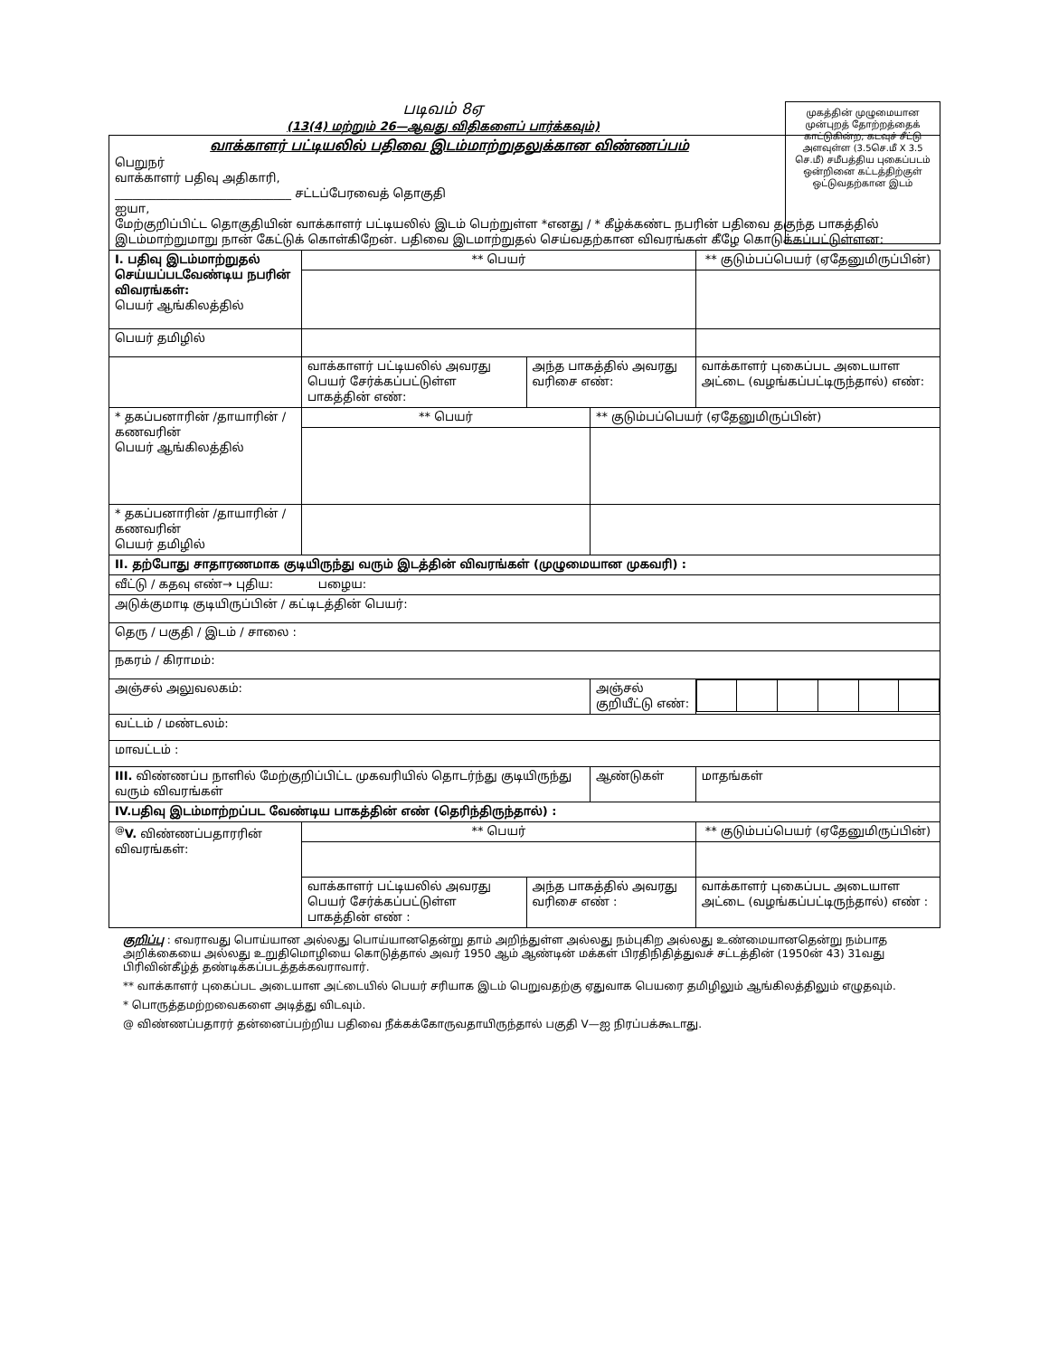முகத்தின் முழுமையான முன்புறத் தோற்றத்தைக் காட்டுகின்ற, கடவுச் சீட்டு அளவுள்ள (3.5செ.மீ X 3.5 செ.மீ) சமீபத்திய புகைப்படம் ஒன்றினை கட்டத்திற்குள் ஒட்டுவதற்கான இடம்
படிவம் 8ஏ
(13(4) மற்றும் 26—ஆவது விதிகளைப் பார்க்கவும்)
| வாக்காளர் பட்டியலில் பதிவை இடம்மாற்றுதலுக்கான விண்ணப்பம் பெறுநர் வாக்காளர் பதிவு அதிகாரி, ______________________________ சட்டப்பேரவைத் தொகுதி ஐயா, மேற்குறிப்பிட்ட தொகுதியின் வாக்காளர் பட்டியலில் இடம் பெற்றுள்ள *எனது / * கீழ்க்கண்ட நபரின் பதிவை தகுந்த பாகத்தில் இடம்மாற்றுமாறு நான் கேட்டுக் கொள்கிறேன். பதிவை இடமாற்றுதல் செய்வதற்கான விவரங்கள் கீழே கொடுக்கப்பட்டுள்ளன: | | | | | |
| I. பதிவு இடம்மாற்றுதல் செய்யப்படவேண்டிய நபரின் விவரங்கள்: பெயர் ஆங்கிலத்தில் | ** பெயர் | | | ** குடும்பப்பெயர் (ஏதேனுமிருப்பின்) | |
| பெயர் தமிழில் | | | | | |
| | வாக்காளர் பட்டியலில் அவரது பெயர் சேர்க்கப்பட்டுள்ள பாகத்தின் எண்: | அந்த பாகத்தில் அவரது வரிசை எண்: | | வாக்காளர் புகைப்பட அடையாள அட்டை (வழங்கப்பட்டிருந்தால்) எண்: | |
| * தகப்பனாரின் /தாயாரின் / கணவரின் பெயர் ஆங்கிலத்தில் | ** பெயர் | | ** குடும்பப்பெயர் (ஏதேனுமிருப்பின்) | | |
| * தகப்பனாரின் /தாயாரின் / கணவரின் பெயர் தமிழில் | | | | | |
| II. தற்போது சாதாரணமாக குடியிருந்து வரும் இடத்தின் விவரங்கள் (முழுமையான முகவரி) : | | | | | |
| வீட்டு / கதவு எண்→ புதிய: பழைய: | | | | | |
| அடுக்குமாடி குடியிருப்பின் / கட்டிடத்தின் பெயர்: | | | | | |
| தெரு / பகுதி / இடம் / சாலை : | | | | | |
| நகரம் / கிராமம்: | | | | | |
| அஞ்சல் அலுவலகம்: | | | அஞ்சல் குறியீட்டு எண்: | | |
| வட்டம் / மண்டலம்: | | | | | |
| மாவட்டம் : | | | | | |
| III. விண்ணப்ப நாளில் மேற்குறிப்பிட்ட முகவரியில் தொடர்ந்து குடியிருந்து வரும் விவரங்கள் | | | ஆண்டுகள் | | மாதங்கள் |
| IV.பதிவு இடம்மாற்றப்பட வேண்டிய பாகத்தின் எண் (தெரிந்திருந்தால்) : | | | | | |
| <sup>@</sup> V. விண்ணப்பதாரரின் விவரங்கள்: | ** பெயர் | | | ** குடும்பப்பெயர் (ஏதேனுமிருப்பின்) | |
| | வாக்காளர் பட்டியலில் அவரது பெயர் சேர்க்கப்பட்டுள்ள பாகத்தின் எண் : | அந்த பாகத்தில் அவரது வரிசை எண் : | | வாக்காளர் புகைப்பட அடையாள அட்டை (வழங்கப்பட்டிருந்தால்) எண் : | |
குறிப்பு : எவராவது பொய்யான அல்லது பொய்யானதென்று தாம் அறிந்துள்ள அல்லது நம்புகிற அல்லது உண்மையானதென்று நம்பாத அறிக்கையை அல்லது உறுதிமொழியை கொடுத்தால் அவர் 1950 ஆம் ஆண்டின் மக்கள் பிரதிநிதித்துவச் சட்டத்தின் (1950ன் 43) 31வது பிரிவின்கீழ்த் தண்டிக்கப்படத்தக்கவராவார்.
** வாக்காளர் புகைப்பட அடையாள அட்டையில் பெயர் சரியாக இடம் பெறுவதற்கு ஏதுவாக பெயரை தமிழிலும் ஆங்கிலத்திலும் எழுதவும்.
* பொருத்தமற்றவைகளை அடித்து விடவும்.
@ விண்ணப்பதாரர் தன்னைப்பற்றிய பதிவை நீக்கக்கோருவதாயிருந்தால் பகுதி V—ஐ நிரப்பக்கூடாது.